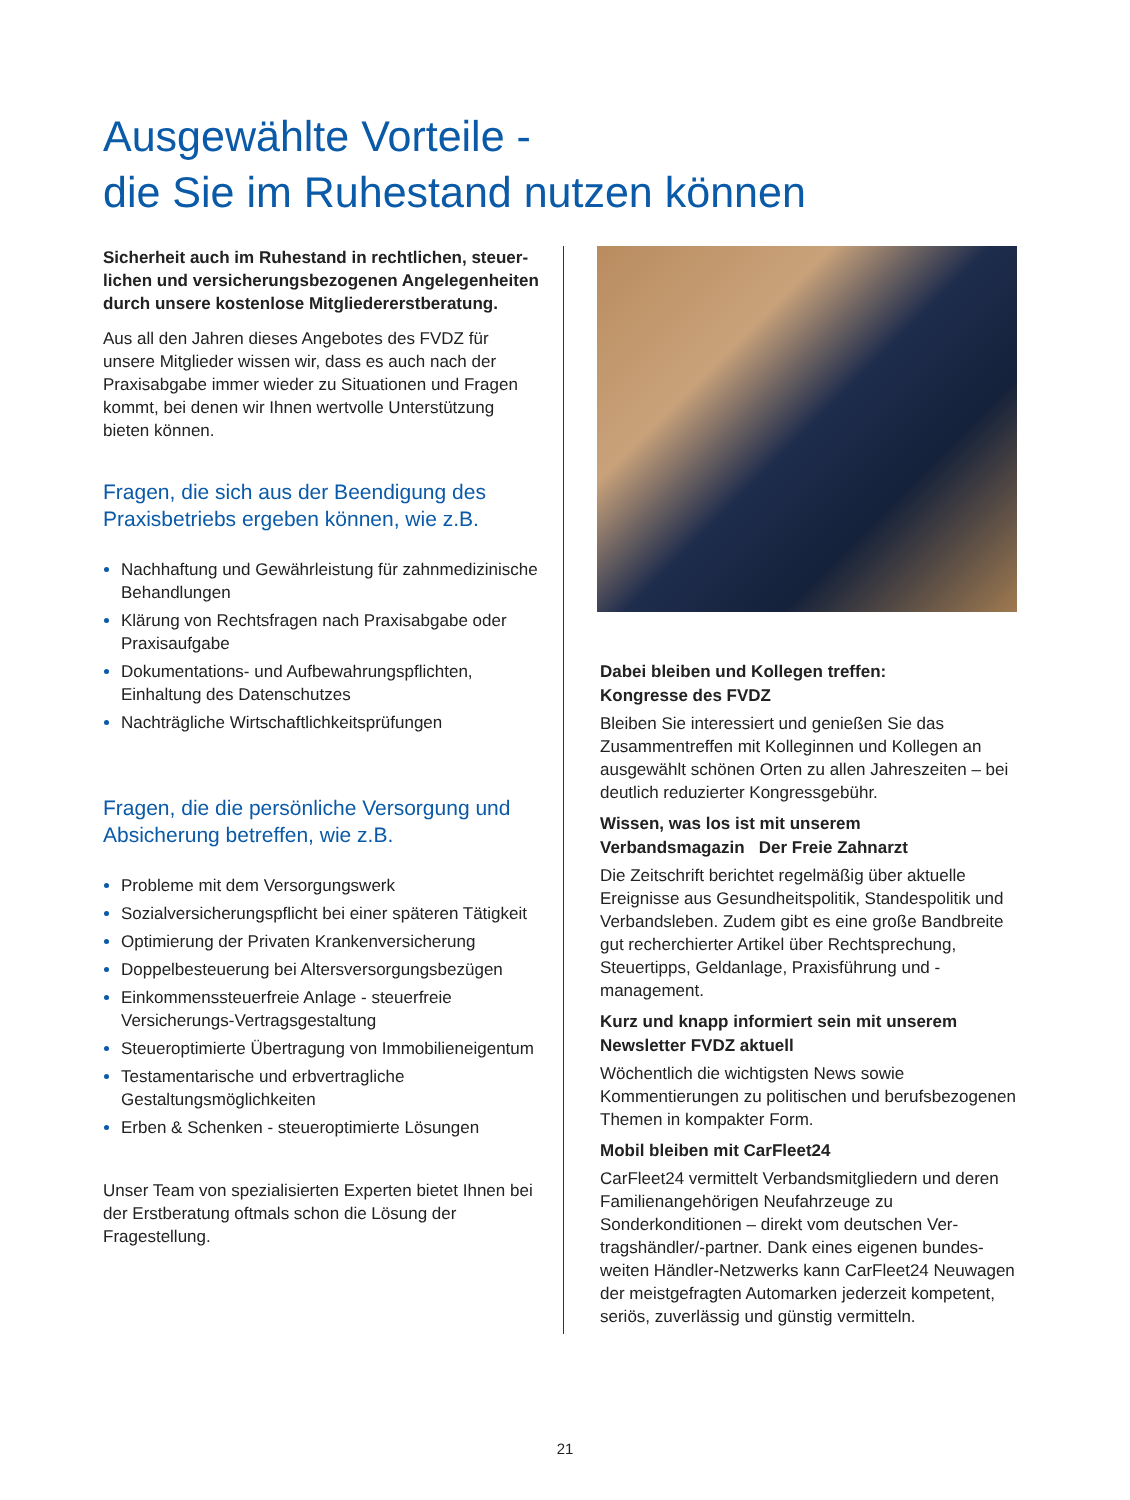Ausgewählte Vorteile -
die Sie im Ruhestand nutzen können
Sicherheit auch im Ruhestand in rechtlichen, steuer­lichen und versicherungsbezogenen Angelegen­heiten durch unsere kostenlose Mitgliedererst­beratung.
Aus all den Jahren dieses Angebotes des FVDZ für unsere Mitglieder wissen wir, dass es auch nach der Praxisabgabe immer wieder zu Situationen und Fragen kommt, bei denen wir Ihnen wertvolle Unterstützung bieten können.
Fragen, die sich aus der Beendigung des Praxisbetriebs ergeben können, wie z.B.
Nachhaftung und Gewährleistung für zahnmedizinische Behandlungen
Klärung von Rechtsfragen nach Praxisabgabe oder Praxisaufgabe
Dokumentations- und Aufbewahrungspflichten, Einhaltung des Datenschutzes
Nachträgliche Wirtschaftlichkeitsprüfungen
Fragen, die die persönliche Versorgung und Absicherung betreffen, wie z.B.
Probleme mit dem Versorgungswerk
Sozialversicherungspflicht bei einer späteren Tätigkeit
Optimierung der Privaten Krankenversicherung
Doppelbesteuerung bei Altersversorgungsbezügen
Einkommenssteuerfreie Anlage - steuerfreie Versicherungs-Vertragsgestaltung
Steueroptimierte Übertragung von Immobilieneigentum
Testamentarische und erbvertragliche Gestaltungsmöglichkeiten
Erben & Schenken - steueroptimierte Lösungen
Unser Team von spezialisierten Experten bietet Ihnen bei der Erstberatung oftmals schon die Lösung der Fragestellung.
Dabei bleiben und Kollegen treffen:
Kongresse des FVDZ
Bleiben Sie interessiert und genießen Sie das Zusammentreffen mit Kolleginnen und Kollegen an ausgewählt schönen Orten zu allen Jahreszeiten – bei deutlich reduzierter Kongressgebühr.
Wissen, was los ist mit unserem
Verbandsmagazin Der Freie Zahnarzt
Die Zeitschrift berichtet regelmäßig über aktuelle Ereignisse aus Gesundheitspolitik, Standespolitik und Verbandsleben. Zudem gibt es eine große Bandbreite gut recherchierter Artikel über Recht­sprechung, Steuertipps, Geldanlage, Praxisführung und -management.
Kurz und knapp informiert sein mit unserem Newsletter FVDZ aktuell
Wöchentlich die wichtigsten News sowie Kommentierungen zu politischen und berufsbezogenen Themen in kompakter Form.
Mobil bleiben mit CarFleet24
CarFleet24 vermittelt Verbandsmitgliedern und deren Familienangehörigen Neufahrzeuge zu Sonderkonditionen – direkt vom deutschen Ver­tragshändler/-partner. Dank eines eigenen bundes­weiten Händler-Netzwerks kann CarFleet24 Neu­wagen der meistgefragten Automarken jederzeit kompetent, seriös, zuverlässig und günstig vermitteln.
21